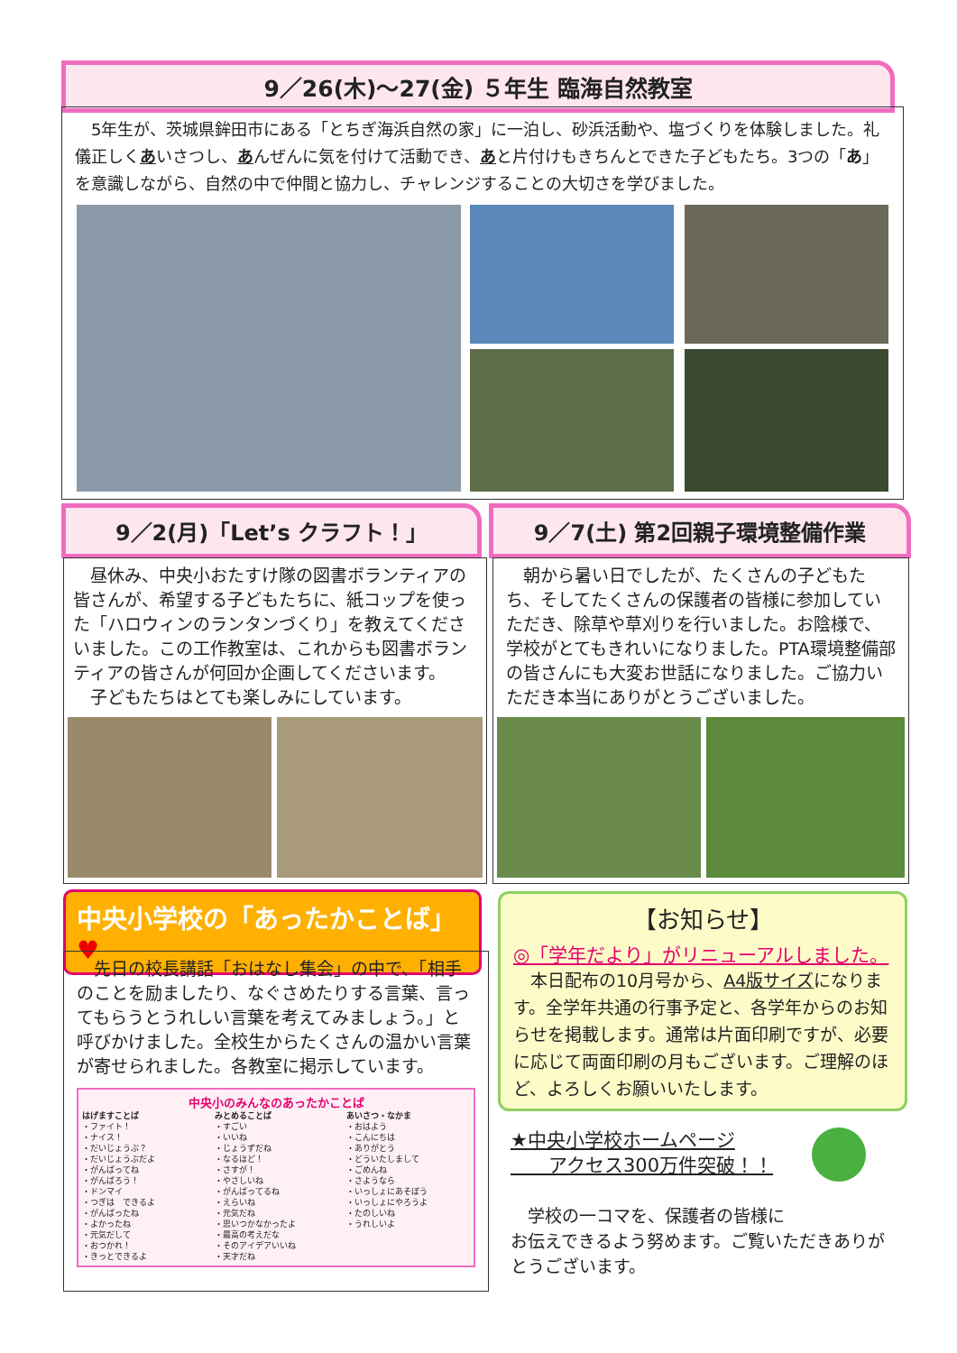9／26(木)～27(金) ５年生 臨海自然教室
　5年生が、茨城県鉾田市にある「とちぎ海浜自然の家」に一泊し、砂浜活動や、塩づくりを体験しました。礼儀正しくあいさつし、あんぜんに気を付けて活動でき、あと片付けもきちんとできた子どもたち。3つの「あ」を意識しながら、自然の中で仲間と協力し、チャレンジすることの大切さを学びました。
9／2(月)「Let’s クラフト！」 9／7(土) 第2回親子環境整備作業
　昼休み、中央小おたすけ隊の図書ボランティアの皆さんが、希望する子どもたちに、紙コップを使った「ハロウィンのランタンづくり」を教えてくださいました。この工作教室は、これからも図書ボランティアの皆さんが何回か企画してくださいます。
　子どもたちはとても楽しみにしています。
　朝から暑い日でしたが、たくさんの子どもたち、そしてたくさんの保護者の皆様に参加していただき、除草や草刈りを行いました。お陰様で、学校がとてもきれいになりました。PTA環境整備部の皆さんにも大変お世話になりました。ご協力いただき本当にありがとうございました。
中央小学校の「あったかことば」 ♥
　先日の校長講話「おはなし集会」の中で、「相手のことを励ましたり、なぐさめたりする言葉、言ってもらうとうれしい言葉を考えてみましょう。」と呼びかけました。全校生からたくさんの温かい言葉が寄せられました。各教室に掲示しています。
中央小のみんなのあったかことば
はげますことば
・ファイト！
・ナイス！
・だいじょうぶ？
・だいじょうぶだよ
・がんばってね
・がんばろう！
・ドンマイ
・つぎは　できるよ
・がんばったね
・よかったね
・元気だして
・おつかれ！
・きっとできるよ
みとめることば
・すごい
・いいね
・じょうずだね
・なるほど！
・さすが！
・やさしいね
・がんばってるね
・えらいね
・元気だね
・思いつかなかったよ
・最高の考えだな
・そのアイデアいいね
・天才だね
あいさつ・なかま
・おはよう
・こんにちは
・ありがとう
・どういたしまして
・ごめんね
・さようなら
・いっしょにあそぼう
・いっしょにやろうよ
・たのしいね
・うれしいよ
【お知らせ】
◎「学年だより」がリニューアルしました。
　本日配布の10月号から、A4版サイズになります。全学年共通の行事予定と、各学年からのお知らせを掲載します。通常は片面印刷ですが、必要に応じて両面印刷の月もございます。ご理解のほど、よろしくお願いいたします。
★中央小学校ホームページ
　　アクセス300万件突破！！
　学校の一コマを、保護者の皆様に
お伝えできるよう努めます。ご覧いただきありがとうございます。